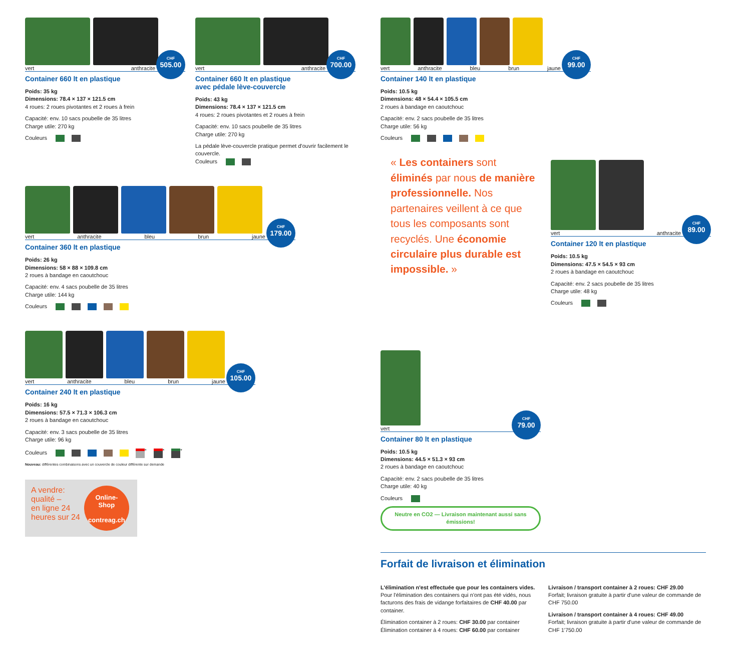vert anthracite
CHF
505.00
Container 660 lt en plastique
Poids: 35 kg
Dimensions: 78.4 × 137 × 121.5 cm
4 roues: 2 roues pivotantes et 2 roues à frein
Capacité: env. 10 sacs poubelle de 35 litres
Charge utile: 270 kg
Couleurs
vert anthracite
CHF
700.00
Container 660 lt en plastique
avec pédale lève-couvercle
Poids: 43 kg
Dimensions: 78.4 × 137 × 121.5 cm
4 roues: 2 roues pivotantes et 2 roues à frein
Capacité: env. 10 sacs poubelle de 35 litres
Charge utile: 270 kg
La pédale lève-couvercle pratique permet d'ouvrir facilement le couvercle.
Couleurs
vert anthracite bleu brun jaune
CHF
179.00
Container 360 lt en plastique
Poids: 26 kg
Dimensions: 58 × 88 × 109.8 cm
2 roues à bandage en caoutchouc
Capacité: env. 4 sacs poubelle de 35 litres
Charge utile: 144 kg
Couleurs
vert anthracite bleu brun jaune
CHF
105.00
Container 240 lt en plastique
Poids: 16 kg
Dimensions: 57.5 × 71.3 × 106.3 cm
2 roues à bandage en caoutchouc
Capacité: env. 3 sacs poubelle de 35 litres
Charge utile: 96 kg
Couleurs <sup>*</sup><sup>*</sup><sup>*</sup>
Nouveau: différentes combinaisons avec un couvercle de couleur différente sur demande
A vendre:
qualité –
en ligne 24
heures sur 24
Online-
Shop
contreag.ch
vert anthracite bleu brun jaune
CHF
99.00
Container 140 lt en plastique
Poids: 10.5 kg
Dimensions: 48 × 54.4 × 105.5 cm
2 roues à bandage en caoutchouc
Capacité: env. 2 sacs poubelle de 35 litres
Charge utile: 56 kg
Couleurs
« Les containers sont éliminés par nous de manière professionnelle. Nos partenaires veillent à ce que tous les composants sont recyclés. Une économie circulaire plus durable est impossible. »
vert anthracite
CHF
89.00
Container 120 lt en plastique
Poids: 10.5 kg
Dimensions: 47.5 × 54.5 × 93 cm
2 roues à bandage en caoutchouc
Capacité: env. 2 sacs poubelle de 35 litres
Charge utile: 48 kg
Couleurs
vert
CHF
79.00
Container 80 lt en plastique
Poids: 10.5 kg
Dimensions: 44.5 × 51.3 × 93 cm
2 roues à bandage en caoutchouc
Capacité: env. 2 sacs poubelle de 35 litres
Charge utile: 40 kg
Couleurs
Neutre en CO2 — Livraison maintenant aussi sans émissions!
Forfait de livraison et élimination
L'élimination n'est effectuée que pour les containers vides.
Pour l'élimination des containers qui n'ont pas été vidés, nous facturons des frais de vidange forfaitaires de CHF 40.00 par container.
Élimination container à 2 roues: CHF 30.00 par container
Élimination container à 4 roues: CHF 60.00 par container
Livraison / transport container à 2 roues: CHF 29.00
Forfait; livraison gratuite à partir d'une valeur de commande de CHF 750.00
Livraison / transport container à 4 roues: CHF 49.00
Forfait; livraison gratuite à partir d'une valeur de commande de CHF 1'750.00